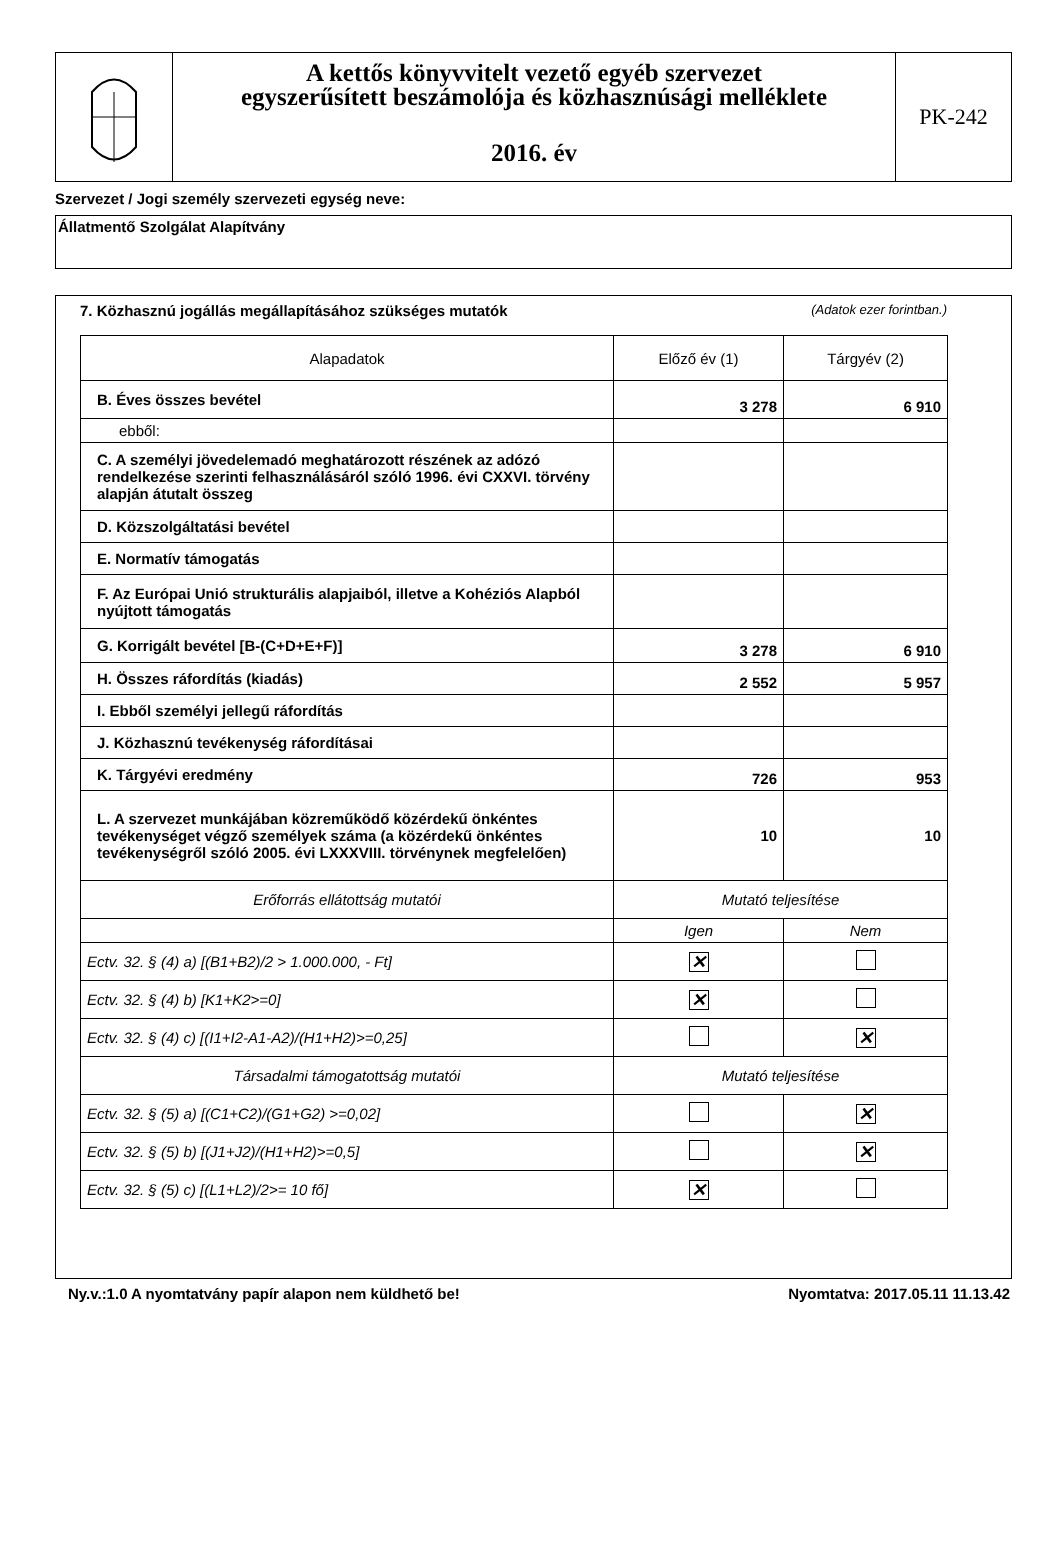A kettős könyvvitelt vezető egyéb szervezet
egyszerűsített beszámolója és közhasznúsági melléklete
2016. év
PK-242
Szervezet / Jogi személy szervezeti egység neve:
Állatmentő Szolgálat Alapítvány
7. Közhasznú jogállás megállapításához szükséges mutatók (Adatok ezer forintban.)
| Alapadatok | Előző év (1) | Tárgyév (2) |
| --- | --- | --- |
| B. Éves összes bevétel | 3 278 | 6 910 |
| ebből: | | |
| C. A személyi jövedelemadó meghatározott részének az adózó rendelkezése szerinti felhasználásáról szóló 1996. évi CXXVI. törvény alapján átutalt összeg | | |
| D. Közszolgáltatási bevétel | | |
| E. Normatív támogatás | | |
| F. Az Európai Unió strukturális alapjaiból, illetve a Kohéziós Alapból nyújtott támogatás | | |
| G. Korrigált bevétel [B-(C+D+E+F)] | 3 278 | 6 910 |
| H. Összes ráfordítás (kiadás) | 2 552 | 5 957 |
| I. Ebből személyi jellegű ráfordítás | | |
| J. Közhasznú tevékenység ráfordításai | | |
| K. Tárgyévi eredmény | 726 | 953 |
| L. A szervezet munkájában közreműködő közérdekű önkéntes tevékenységet végző személyek száma (a közérdekű önkéntes tevékenységről szóló 2005. évi LXXXVIII. törvénynek megfelelően) | 10 | 10 |
| Erőforrás ellátottság mutatói | Mutató teljesítése | |
| | Igen | Nem |
| Ectv. 32. § (4) a) [(B1+B2)/2 > 1.000.000, - Ft] | ✕ | |
| Ectv. 32. § (4) b) [K1+K2>=0] | ✕ | |
| Ectv. 32. § (4) c) [(I1+I2-A1-A2)/(H1+H2)>=0,25] | | ✕ |
| Társadalmi támogatottság mutatói | Mutató teljesítése | |
| Ectv. 32. § (5) a) [(C1+C2)/(G1+G2) >=0,02] | | ✕ |
| Ectv. 32. § (5) b) [(J1+J2)/(H1+H2)>=0,5] | | ✕ |
| Ectv. 32. § (5) c) [(L1+L2)/2>= 10 fő] | ✕ | |
Ny.v.:1.0 A nyomtatvány papír alapon nem küldhető be! Nyomtatva: 2017.05.11 11.13.42